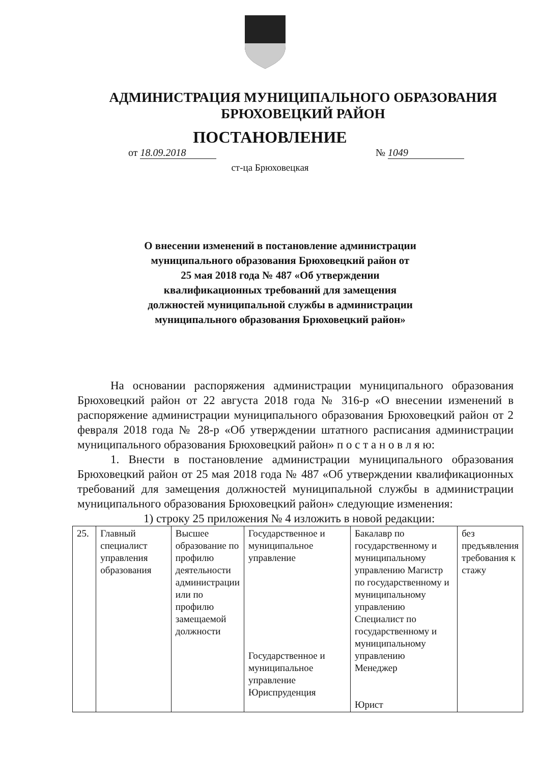АДМИНИСТРАЦИЯ МУНИЦИПАЛЬНОГО ОБРАЗОВАНИЯ
БРЮХОВЕЦКИЙ РАЙОН
ПОСТАНОВЛЕНИЕ
от 18.09.2018 № 1049
ст-ца Брюховецкая
О внесении изменений в постановление администрации
муниципального образования Брюховецкий район от
25 мая 2018 года № 487 «Об утверждении
квалификационных требований для замещения
должностей муниципальной службы в администрации
муниципального образования Брюховецкий район»
На основании распоряжения администрации муниципального образования Брюховецкий район от 22 августа 2018 года № 316-р «О внесении изменений в распоряжение администрации муниципального образования Брюховецкий район от 2 февраля 2018 года № 28-р «Об утверждении штатного расписания администрации муниципального образования Брюховецкий район» п о с т а н о в л я ю:
1. Внести в постановление администрации муниципального образования Брюховецкий район от 25 мая 2018 года № 487 «Об утверждении квалификационных требований для замещения должностей муниципальной службы в администрации муниципального образования Брюховецкий район» следующие изменения:
1) строку 25 приложения № 4 изложить в новой редакции:
| 25. | Главный специалист управления образования | Высшее образование по профилю деятельности администрации или по профилю замещаемой должности | Государственное и муниципальное управление Государственное и муниципальное управление Юриспруденция | Бакалавр по государственному и муниципальному управлению Магистр по государственному и муниципальному управлению Специалист по государственному и муниципальному управлению Менеджер Юрист | без предъявления требования к стажу |